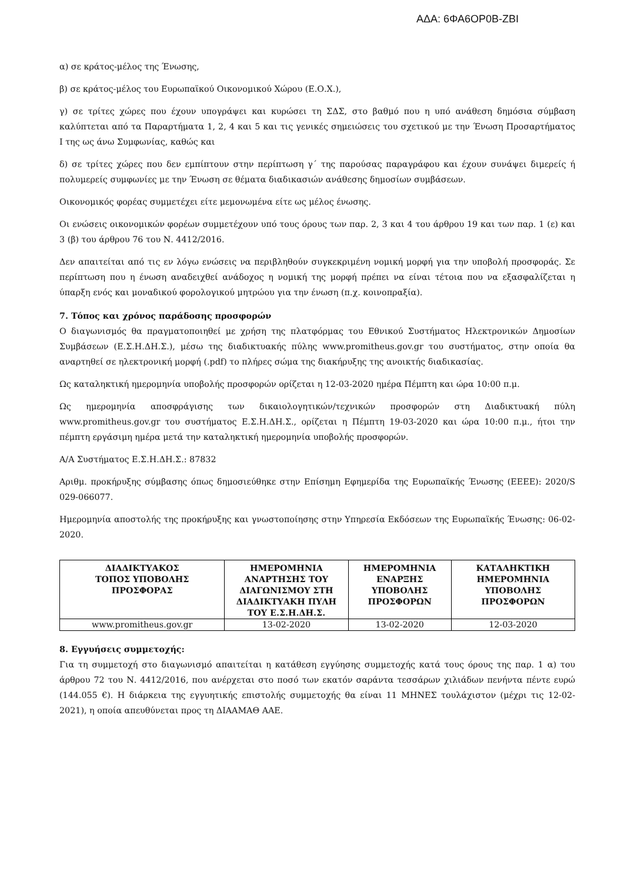ΑΔΑ: 6ΦΑ6ΟΡ0Β-ΖΒΙ
α) σε κράτος-μέλος της Ένωσης,
β) σε κράτος-μέλος του Ευρωπαϊκού Οικονομικού Χώρου (Ε.Ο.Χ.),
γ) σε τρίτες χώρες που έχουν υπογράψει και κυρώσει τη ΣΔΣ, στο βαθμό που η υπό ανάθεση δημόσια σύμβαση καλύπτεται από τα Παραρτήματα 1, 2, 4 και 5 και τις γενικές σημειώσεις του σχετικού με την Ένωση Προσαρτήματος Ι της ως άνω Συμφωνίας, καθώς και
δ) σε τρίτες χώρες που δεν εμπίπτουν στην περίπτωση γ΄ της παρούσας παραγράφου και έχουν συνάψει διμερείς ή πολυμερείς συμφωνίες με την Ένωση σε θέματα διαδικασιών ανάθεσης δημοσίων συμβάσεων.
Οικονομικός φορέας συμμετέχει είτε μεμονωμένα είτε ως μέλος ένωσης.
Οι ενώσεις οικονομικών φορέων συμμετέχουν υπό τους όρους των παρ. 2, 3 και 4 του άρθρου 19 και των παρ. 1 (ε) και 3 (β) του άρθρου 76 του Ν. 4412/2016.
Δεν απαιτείται από τις εν λόγω ενώσεις να περιβληθούν συγκεκριμένη νομική μορφή για την υποβολή προσφοράς. Σε περίπτωση που η ένωση αναδειχθεί ανάδοχος η νομική της μορφή πρέπει να είναι τέτοια που να εξασφαλίζεται η ύπαρξη ενός και μοναδικού φορολογικού μητρώου για την ένωση (π.χ. κοινοπραξία).
7. Τόπος και χρόνος παράδοσης προσφορών
Ο διαγωνισμός θα πραγματοποιηθεί με χρήση της πλατφόρμας του Εθνικού Συστήματος Ηλεκτρονικών Δημοσίων Συμβάσεων (Ε.Σ.Η.ΔΗ.Σ.), μέσω της διαδικτυακής πύλης www.promitheus.gov.gr του συστήματος, στην οποία θα αναρτηθεί σε ηλεκτρονική μορφή (.pdf) το πλήρες σώμα της διακήρυξης της ανοικτής διαδικασίας.
Ως καταληκτική ημερομηνία υποβολής προσφορών ορίζεται η 12-03-2020 ημέρα Πέμπτη και ώρα 10:00 π.μ.
Ως ημερομηνία αποσφράγισης των δικαιολογητικών/τεχνικών προσφορών στη Διαδικτυακή πύλη www.promitheus.gov.gr του συστήματος Ε.Σ.Η.ΔΗ.Σ., ορίζεται η Πέμπτη 19-03-2020 και ώρα 10:00 π.μ., ήτοι την πέμπτη εργάσιμη ημέρα μετά την καταληκτική ημερομηνία υποβολής προσφορών.
Α/Α Συστήματος Ε.Σ.Η.ΔΗ.Σ.: 87832
Αριθμ. προκήρυξης σύμβασης όπως δημοσιεύθηκε στην Επίσημη Εφημερίδα της Ευρωπαϊκής Ένωσης (ΕΕΕΕ): 2020/S 029-066077.
Ημερομηνία αποστολής της προκήρυξης και γνωστοποίησης στην Υπηρεσία Εκδόσεων της Ευρωπαϊκής Ένωσης: 06-02-2020.
| ΔΙΑΔΙΚΤΥΑΚΟΣ ΤΟΠΟΣ ΥΠΟΒΟΛΗΣ ΠΡΟΣΦΟΡΑΣ | ΗΜΕΡΟΜΗΝΙΑ ΑΝΑΡΤΗΣΗΣ ΤΟΥ ΔΙΑΓΩΝΙΣΜΟΥ ΣΤΗ ΔΙΑΔΙΚΤΥΑΚΗ ΠΥΛΗ ΤΟΥ Ε.Σ.Η.ΔΗ.Σ. | ΗΜΕΡΟΜΗΝΙΑ ΕΝΑΡΞΗΣ ΥΠΟΒΟΛΗΣ ΠΡΟΣΦΟΡΩΝ | ΚΑΤΑΛΗΚΤΙΚΗ ΗΜΕΡΟΜΗΝΙΑ ΥΠΟΒΟΛΗΣ ΠΡΟΣΦΟΡΩΝ |
| --- | --- | --- | --- |
| www.promitheus.gov.gr | 13-02-2020 | 13-02-2020 | 12-03-2020 |
8. Εγγυήσεις συμμετοχής:
Για τη συμμετοχή στο διαγωνισμό απαιτείται η κατάθεση εγγύησης συμμετοχής κατά τους όρους της παρ. 1 α) του άρθρου 72 του Ν. 4412/2016, που ανέρχεται στο ποσό των εκατόν σαράντα τεσσάρων χιλιάδων πενήντα πέντε ευρώ (144.055 €). Η διάρκεια της εγγυητικής επιστολής συμμετοχής θα είναι 11 ΜΗΝΕΣ τουλάχιστον (μέχρι τις 12-02-2021), η οποία απευθύνεται προς τη ΔΙΑΑΜΑΘ ΑΑΕ.